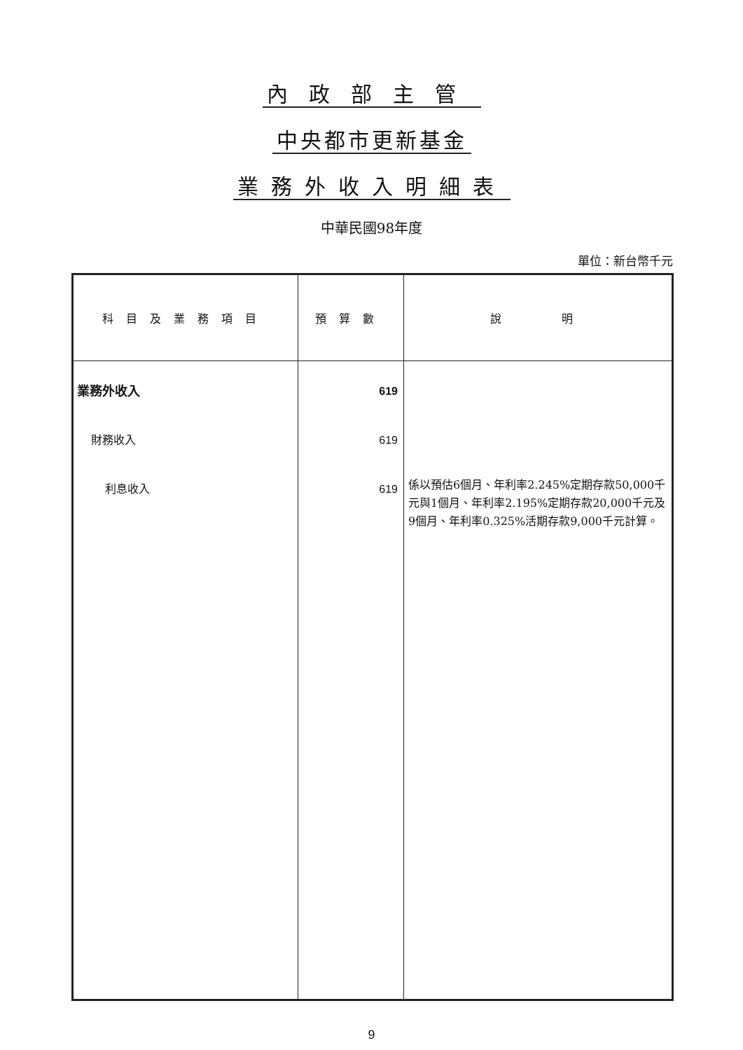內政部主管
中央都市更新基金
業務外收入明細表
中華民國98年度
單位：新台幣千元
| 科目及業務項目 | 預算數 | 說 明 |
| --- | --- | --- |
| 業務外收入 財務收入 利息收入 | 619 619 619 | 係以預估6個月、年利率2.245%定期存款50,000千元與1個月、年利率2.195%定期存款20,000千元及9個月、年利率0.325%活期存款9,000千元計算。 |
9